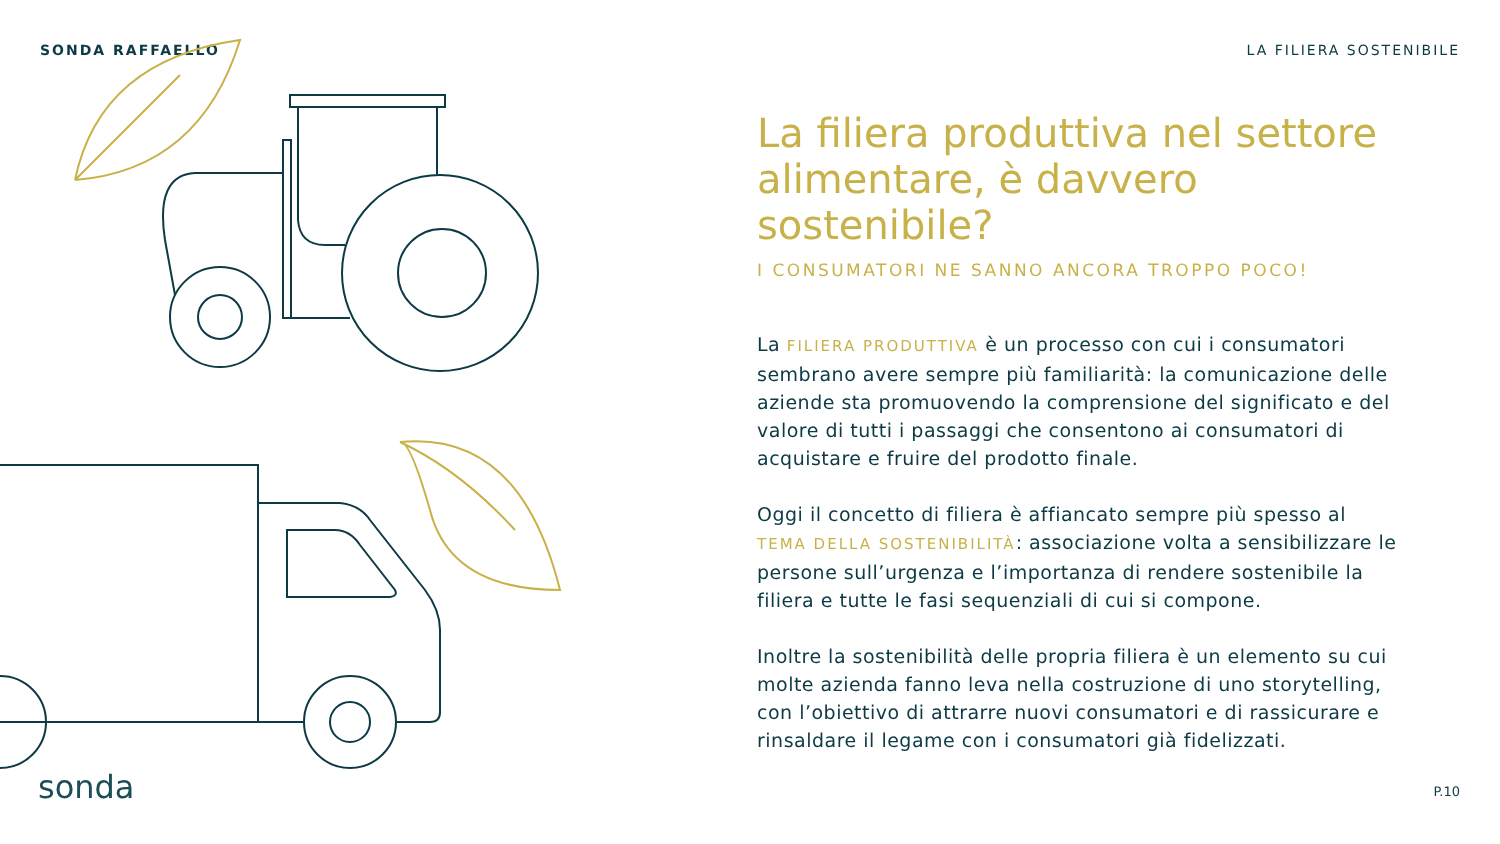SONDA RAFFAELLO LA FILIERA SOSTENIBILE
La filiera produttiva nel settore alimentare, è davvero sostenibile?
I CONSUMATORI NE SANNO ANCORA TROPPO POCO!
La FILIERA PRODUTTIVA è un processo con cui i consumatori sembrano avere sempre più familiarità: la comunicazione delle aziende sta promuovendo la comprensione del significato e del valore di tutti i passaggi che consentono ai consumatori di acquistare e fruire del prodotto finale.
Oggi il concetto di filiera è affiancato sempre più spesso al TEMA DELLA SOSTENIBILITÀ: associazione volta a sensibilizzare le persone sull’urgenza e l’importanza di rendere sostenibile la filiera e tutte le fasi sequenziali di cui si compone.
Inoltre la sostenibilità delle propria filiera è un elemento su cui molte azienda fanno leva nella costruzione di uno storytelling, con l’obiettivo di attrarre nuovi consumatori e di rassicurare e rinsaldare il legame con i consumatori già fidelizzati.
sonda P.10